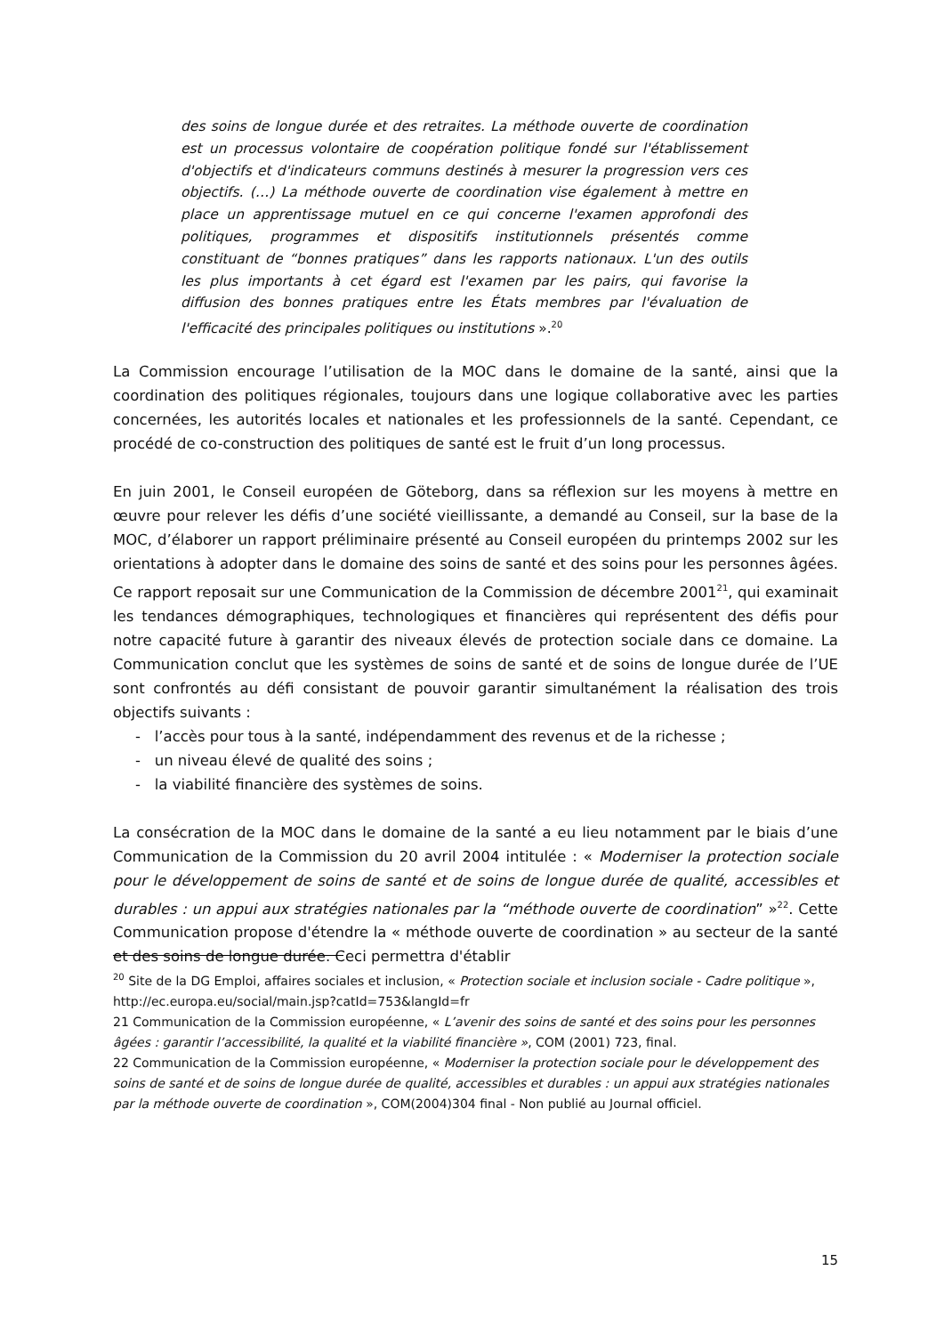des soins de longue durée et des retraites. La méthode ouverte de coordination est un processus volontaire de coopération politique fondé sur l'établissement d'objectifs et d'indicateurs communs destinés à mesurer la progression vers ces objectifs. (…) La méthode ouverte de coordination vise également à mettre en place un apprentissage mutuel en ce qui concerne l'examen approfondi des politiques, programmes et dispositifs institutionnels présentés comme constituant de “bonnes pratiques” dans les rapports nationaux. L'un des outils les plus importants à cet égard est l'examen par les pairs, qui favorise la diffusion des bonnes pratiques entre les États membres par l'évaluation de l'efficacité des principales politiques ou institutions ».<sup>20</sup>
La Commission encourage l’utilisation de la MOC dans le domaine de la santé, ainsi que la coordination des politiques régionales, toujours dans une logique collaborative avec les parties concernées, les autorités locales et nationales et les professionnels de la santé. Cependant, ce procédé de co-construction des politiques de santé est le fruit d’un long processus.
En juin 2001, le Conseil européen de Göteborg, dans sa réflexion sur les moyens à mettre en œuvre pour relever les défis d’une société vieillissante, a demandé au Conseil, sur la base de la MOC, d’élaborer un rapport préliminaire présenté au Conseil européen du printemps 2002 sur les orientations à adopter dans le domaine des soins de santé et des soins pour les personnes âgées. Ce rapport reposait sur une Communication de la Commission de décembre 2001<sup>21</sup>, qui examinait les tendances démographiques, technologiques et financières qui représentent des défis pour notre capacité future à garantir des niveaux élevés de protection sociale dans ce domaine. La Communication conclut que les systèmes de soins de santé et de soins de longue durée de l’UE sont confrontés au défi consistant de pouvoir garantir simultanément la réalisation des trois objectifs suivants :
- l’accès pour tous à la santé, indépendamment des revenus et de la richesse ;
- un niveau élevé de qualité des soins ;
- la viabilité financière des systèmes de soins.
La consécration de la MOC dans le domaine de la santé a eu lieu notamment par le biais d’une Communication de la Commission du 20 avril 2004 intitulée : « Moderniser la protection sociale pour le développement de soins de santé et de soins de longue durée de qualité, accessibles et durables : un appui aux stratégies nationales par la “méthode ouverte de coordination” »<sup>22</sup>. Cette Communication propose d'étendre la « méthode ouverte de coordination » au secteur de la santé et des soins de longue durée. Ceci permettra d'établir
<sup>20</sup> Site de la DG Emploi, affaires sociales et inclusion, « Protection sociale et inclusion sociale - Cadre politique », http://ec.europa.eu/social/main.jsp?catId=753&langId=fr
21 Communication de la Commission européenne, « L’avenir des soins de santé et des soins pour les personnes âgées : garantir l’accessibilité, la qualité et la viabilité financière », COM (2001) 723, final.
22 Communication de la Commission européenne, « Moderniser la protection sociale pour le développement des soins de santé et de soins de longue durée de qualité, accessibles et durables : un appui aux stratégies nationales par la méthode ouverte de coordination », COM(2004)304 final - Non publié au Journal officiel.
15